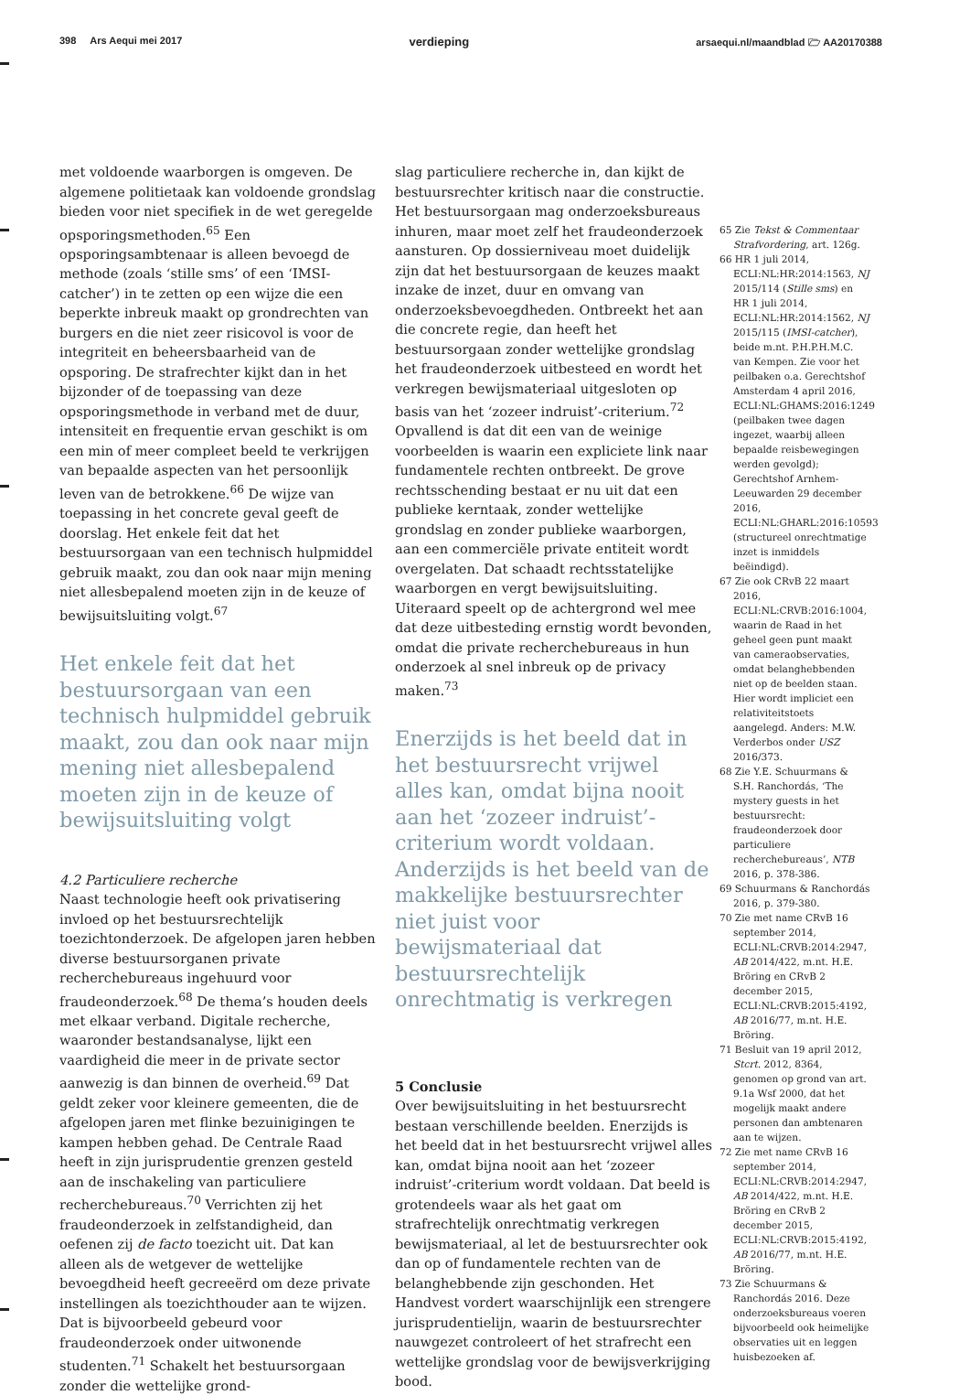398 Ars Aequi mei 2017 verdieping arsaequi.nl/maandblad 🗁 AA20170388
met voldoende waarborgen is omgeven. De algemene politietaak kan voldoende grondslag bieden voor niet specifiek in de wet geregelde opsporingsmethoden.<sup>65</sup> Een opsporingsambtenaar is alleen bevoegd de methode (zoals ‘stille sms’ of een ‘IMSI-catcher’) in te zetten op een wijze die een beperkte inbreuk maakt op grondrechten van burgers en die niet zeer risicovol is voor de integriteit en beheersbaarheid van de opsporing. De strafrechter kijkt dan in het bijzonder of de toepassing van deze opsporingsmethode in verband met de duur, intensiteit en frequentie ervan geschikt is om een min of meer compleet beeld te verkrijgen van bepaalde aspecten van het persoonlijk leven van de betrokkene.<sup>66</sup> De wijze van toepassing in het concrete geval geeft de doorslag. Het enkele feit dat het bestuursorgaan van een technisch hulpmiddel gebruik maakt, zou dan ook naar mijn mening niet allesbepalend moeten zijn in de keuze of bewijsuitsluiting volgt.<sup>67</sup>
Het enkele feit dat het bestuursorgaan van een technisch hulpmiddel gebruik maakt, zou dan ook naar mijn mening niet allesbepalend moeten zijn in de keuze of bewijsuitsluiting volgt
4.2 Particuliere recherche
Naast technologie heeft ook privatisering invloed op het bestuursrechtelijk toezichtonderzoek. De afgelopen jaren hebben diverse bestuursorganen private recherchebureaus ingehuurd voor fraudeonderzoek.<sup>68</sup> De thema’s houden deels met elkaar verband. Digitale recherche, waaronder bestandsanalyse, lijkt een vaardigheid die meer in de private sector aanwezig is dan binnen de overheid.<sup>69</sup> Dat geldt zeker voor kleinere gemeenten, die de afgelopen jaren met flinke bezuinigingen te kampen hebben gehad. De Centrale Raad heeft in zijn jurisprudentie grenzen gesteld aan de inschakeling van particuliere recherchebureaus.<sup>70</sup> Verrichten zij het fraudeonderzoek in zelfstandigheid, dan oefenen zij de facto toezicht uit. Dat kan alleen als de wetgever de wettelijke bevoegdheid heeft gecreeërd om deze private instellingen als toezichthouder aan te wijzen. Dat is bijvoorbeeld gebeurd voor fraudeonderzoek onder uitwonende studenten.<sup>71</sup> Schakelt het bestuursorgaan zonder die wettelijke grond-
slag particuliere recherche in, dan kijkt de bestuursrechter kritisch naar die constructie. Het bestuursorgaan mag onderzoeksbureaus inhuren, maar moet zelf het fraudeonderzoek aansturen. Op dossierniveau moet duidelijk zijn dat het bestuursorgaan de keuzes maakt inzake de inzet, duur en omvang van onderzoeksbevoegdheden. Ontbreekt het aan die concrete regie, dan heeft het bestuursorgaan zonder wettelijke grondslag het fraudeonderzoek uitbesteed en wordt het verkregen bewijsmateriaal uitgesloten op basis van het ‘zozeer indruist’-criterium.<sup>72</sup> Opvallend is dat dit een van de weinige voorbeelden is waarin een expliciete link naar fundamentele rechten ontbreekt. De grove rechtsschending bestaat er nu uit dat een publieke kerntaak, zonder wettelijke grondslag en zonder publieke waarborgen, aan een commerciële private entiteit wordt overgelaten. Dat schaadt rechtsstatelijke waarborgen en vergt bewijsuitsluiting. Uiteraard speelt op de achtergrond wel mee dat deze uitbesteding ernstig wordt bevonden, omdat die private recherchebureaus in hun onderzoek al snel inbreuk op de privacy maken.<sup>73</sup>
Enerzijds is het beeld dat in het bestuursrecht vrijwel alles kan, omdat bijna nooit aan het ‘zozeer indruist’-criterium wordt voldaan. Anderzijds is het beeld van de makkelijke bestuursrechter niet juist voor bewijsmateriaal dat bestuursrechtelijk onrechtmatig is verkregen
5 Conclusie
Over bewijsuitsluiting in het bestuursrecht bestaan verschillende beelden. Enerzijds is het beeld dat in het bestuursrecht vrijwel alles kan, omdat bijna nooit aan het ‘zozeer indruist’-criterium wordt voldaan. Dat beeld is grotendeels waar als het gaat om strafrechtelijk onrechtmatig verkregen bewijsmateriaal, al let de bestuursrechter ook dan op of fundamentele rechten van de belanghebbende zijn geschonden. Het Handvest vordert waarschijnlijk een strengere jurisprudentielijn, waarin de bestuursrechter nauwgezet controleert of het strafrecht een wettelijke grondslag voor de bewijsverkrijging bood.
65 Zie Tekst & Commentaar Strafvordering, art. 126g.
66 HR 1 juli 2014, ECLI:NL:HR:2014:1563, NJ 2015/114 (Stille sms) en HR 1 juli 2014, ECLI:NL:HR:2014:1562, NJ 2015/115 (IMSI-catcher), beide m.nt. P.H.P.H.M.C. van Kempen. Zie voor het peilbaken o.a. Gerechtshof Amsterdam 4 april 2016, ECLI:NL:GHAMS:2016:1249 (peilbaken twee dagen ingezet, waarbij alleen bepaalde reisbewegingen werden gevolgd); Gerechtshof Arnhem-Leeuwarden 29 december 2016, ECLI:NL:GHARL:2016:10593 (structureel onrechtmatige inzet is inmiddels beëindigd).
67 Zie ook CRvB 22 maart 2016, ECLI:NL:CRVB:2016:1004, waarin de Raad in het geheel geen punt maakt van cameraobservaties, omdat belanghebbenden niet op de beelden staan. Hier wordt impliciet een relativiteitstoets aangelegd. Anders: M.W. Verderbos onder USZ 2016/373.
68 Zie Y.E. Schuurmans & S.H. Ranchordás, ‘The mystery guests in het bestuursrecht: fraudeonderzoek door particuliere recherchebureaus’, NTB 2016, p. 378-386.
69 Schuurmans & Ranchordás 2016, p. 379-380.
70 Zie met name CRvB 16 september 2014, ECLI:NL:CRVB:2014:2947, AB 2014/422, m.nt. H.E. Bröring en CRvB 2 december 2015, ECLI:NL:CRVB:2015:4192, AB 2016/77, m.nt. H.E. Bröring.
71 Besluit van 19 april 2012, Stcrt. 2012, 8364, genomen op grond van art. 9.1a Wsf 2000, dat het mogelijk maakt andere personen dan ambtenaren aan te wijzen.
72 Zie met name CRvB 16 september 2014, ECLI:NL:CRVB:2014:2947, AB 2014/422, m.nt. H.E. Bröring en CRvB 2 december 2015, ECLI:NL:CRVB:2015:4192, AB 2016/77, m.nt. H.E. Bröring.
73 Zie Schuurmans & Ranchordás 2016. Deze onderzoeksbureaus voeren bijvoorbeeld ook heimelijke observaties uit en leggen huisbezoeken af.